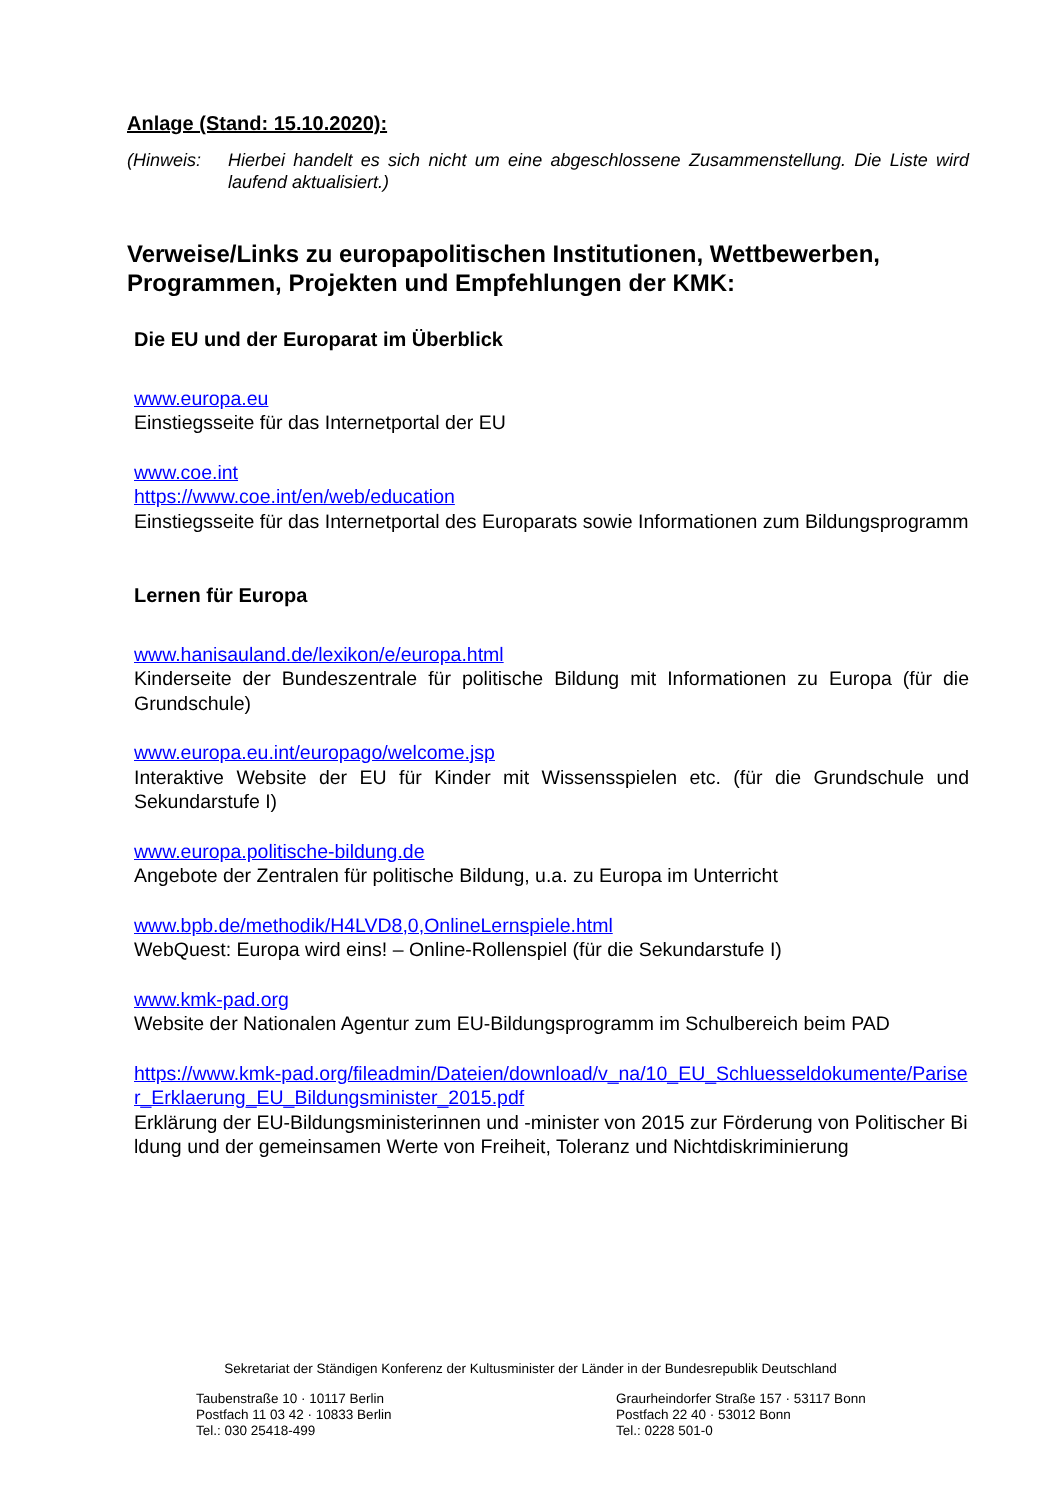Anlage (Stand: 15.10.2020):
(Hinweis: Hierbei handelt es sich nicht um eine abgeschlossene Zusammenstellung. Die Liste wird laufend aktualisiert.)
Verweise/Links zu europapolitischen Institutionen, Wettbewerben, Programmen, Projekten und Empfehlungen der KMK:
Die EU und der Europarat im Überblick
www.europa.eu
Einstiegsseite für das Internetportal der EU
www.coe.int
https://www.coe.int/en/web/education
Einstiegsseite für das Internetportal des Europarats sowie Informationen zum Bildungsprogramm
Lernen für Europa
www.hanisauland.de/lexikon/e/europa.html
Kinderseite der Bundeszentrale für politische Bildung mit Informationen zu Europa (für die Grundschule)
www.europa.eu.int/europago/welcome.jsp
Interaktive Website der EU für Kinder mit Wissensspielen etc. (für die Grundschule und Sekundarstufe I)
www.europa.politische-bildung.de
Angebote der Zentralen für politische Bildung, u.a. zu Europa im Unterricht
www.bpb.de/methodik/H4LVD8,0,OnlineLernspiele.html
WebQuest: Europa wird eins! – Online-Rollenspiel (für die Sekundarstufe I)
www.kmk-pad.org
Website der Nationalen Agentur zum EU-Bildungsprogramm im Schulbereich beim PAD
https://www.kmk-pad.org/fileadmin/Dateien/download/v_na/10_EU_Schluesseldokumente/Pariser_Erklaerung_EU_Bildungsminister_2015.pdf
Erklärung der EU-Bildungsministerinnen und -minister von 2015 zur Förderung von Politischer Bildung und der gemeinsamen Werte von Freiheit, Toleranz und Nichtdiskriminierung
Sekretariat der Ständigen Konferenz der Kultusminister der Länder in der Bundesrepublik Deutschland
Taubenstraße 10 · 10117 Berlin
Postfach 11 03 42 · 10833 Berlin
Tel.: 030 25418-499
Graurheindorfer Straße 157 · 53117 Bonn
Postfach 22 40 · 53012 Bonn
Tel.: 0228 501-0